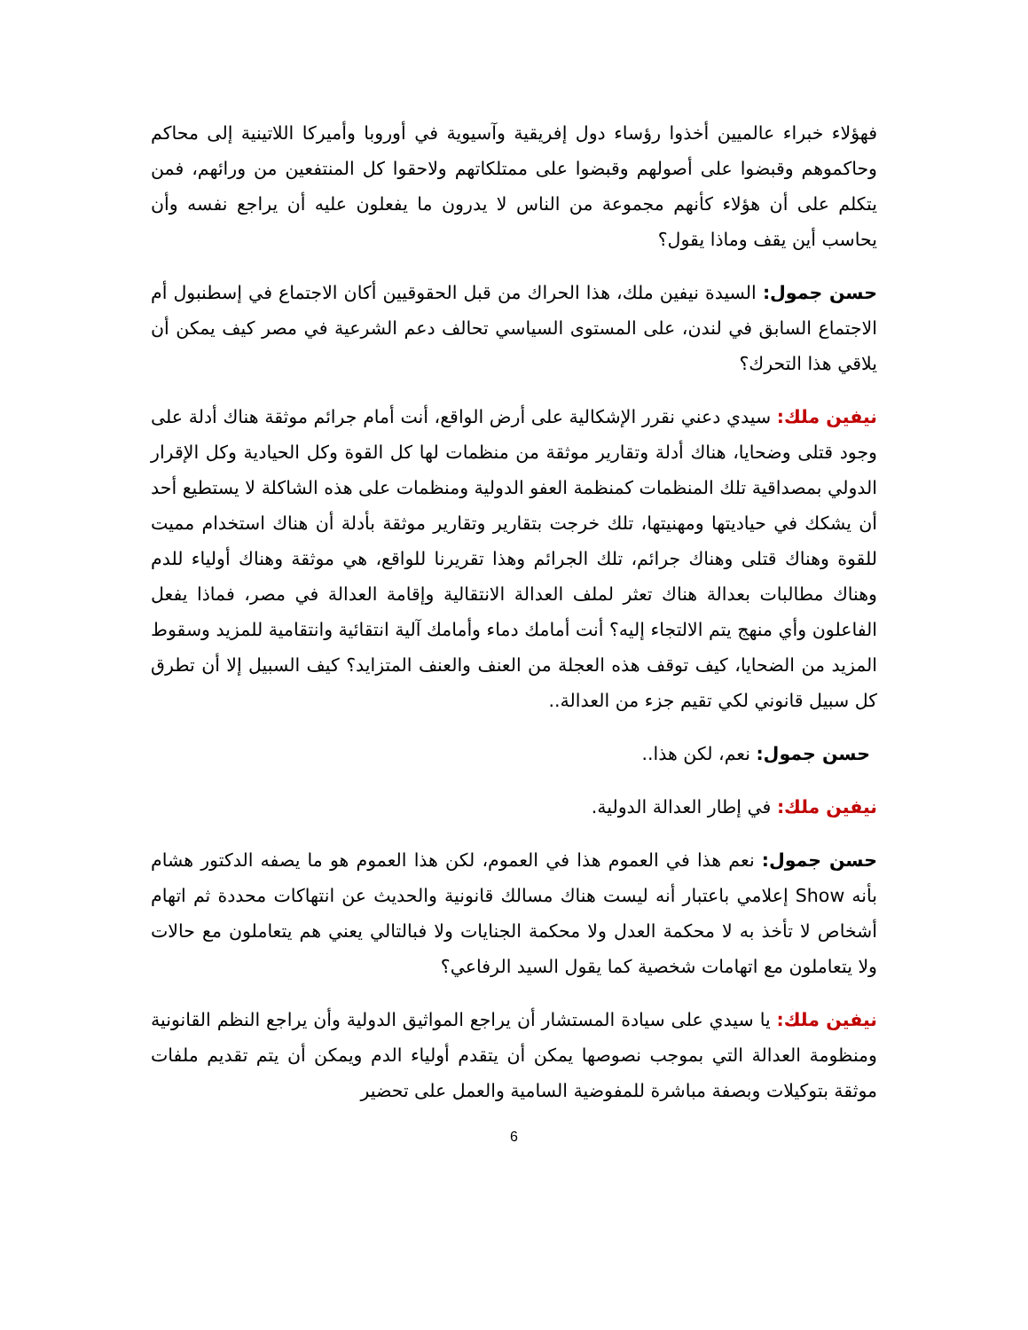فهؤلاء خبراء عالميين أخذوا رؤساء دول إفريقية وآسيوية في أوروبا وأميركا اللاتينية إلى محاكم وحاكموهم وقبضوا على أصولهم وقبضوا على ممتلكاتهم ولاحقوا كل المنتفعين من ورائهم، فمن يتكلم على أن هؤلاء كأنهم مجموعة من الناس لا يدرون ما يفعلون عليه أن يراجع نفسه وأن يحاسب أين يقف وماذا يقول؟
حسن جمول: السيدة نيفين ملك، هذا الحراك من قبل الحقوقيين أكان الاجتماع في إسطنبول أم الاجتماع السابق في لندن، على المستوى السياسي تحالف دعم الشرعية في مصر كيف يمكن أن يلاقي هذا التحرك؟
نيفين ملك: سيدي دعني نقرر الإشكالية على أرض الواقع، أنت أمام جرائم موثقة هناك أدلة على وجود قتلى وضحايا، هناك أدلة وتقارير موثقة من منظمات لها كل القوة وكل الحيادية وكل الإقرار الدولي بمصداقية تلك المنظمات كمنظمة العفو الدولية ومنظمات على هذه الشاكلة لا يستطيع أحد أن يشكك في حياديتها ومهنيتها، تلك خرجت بتقارير وتقارير موثقة بأدلة أن هناك استخدام مميت للقوة وهناك قتلى وهناك جرائم، تلك الجرائم وهذا تقريرنا للواقع، هي موثقة وهناك أولياء للدم وهناك مطالبات بعدالة هناك تعثر لملف العدالة الانتقالية وإقامة العدالة في مصر، فماذا يفعل الفاعلون وأي منهج يتم الالتجاء إليه؟ أنت أمامك دماء وأمامك آلية انتقائية وانتقامية للمزيد وسقوط المزيد من الضحايا، كيف توقف هذه العجلة من العنف والعنف المتزايد؟ كيف السبيل إلا أن تطرق كل سبيل قانوني لكي تقيم جزء من العدالة..
حسن جمول: نعم، لكن هذا..
نيفين ملك: في إطار العدالة الدولية.
حسن جمول: نعم هذا في العموم هذا في العموم، لكن هذا العموم هو ما يصفه الدكتور هشام بأنه Show إعلامي باعتبار أنه ليست هناك مسالك قانونية والحديث عن انتهاكات محددة ثم اتهام أشخاص لا تأخذ به لا محكمة العدل ولا محكمة الجنايات ولا فبالتالي يعني هم يتعاملون مع حالات ولا يتعاملون مع اتهامات شخصية كما يقول السيد الرفاعي؟
نيفين ملك: يا سيدي على سيادة المستشار أن يراجع المواثيق الدولية وأن يراجع النظم القانونية ومنظومة العدالة التي بموجب نصوصها يمكن أن يتقدم أولياء الدم ويمكن أن يتم تقديم ملفات موثقة بتوكيلات وبصفة مباشرة للمفوضية السامية والعمل على تحضير
6